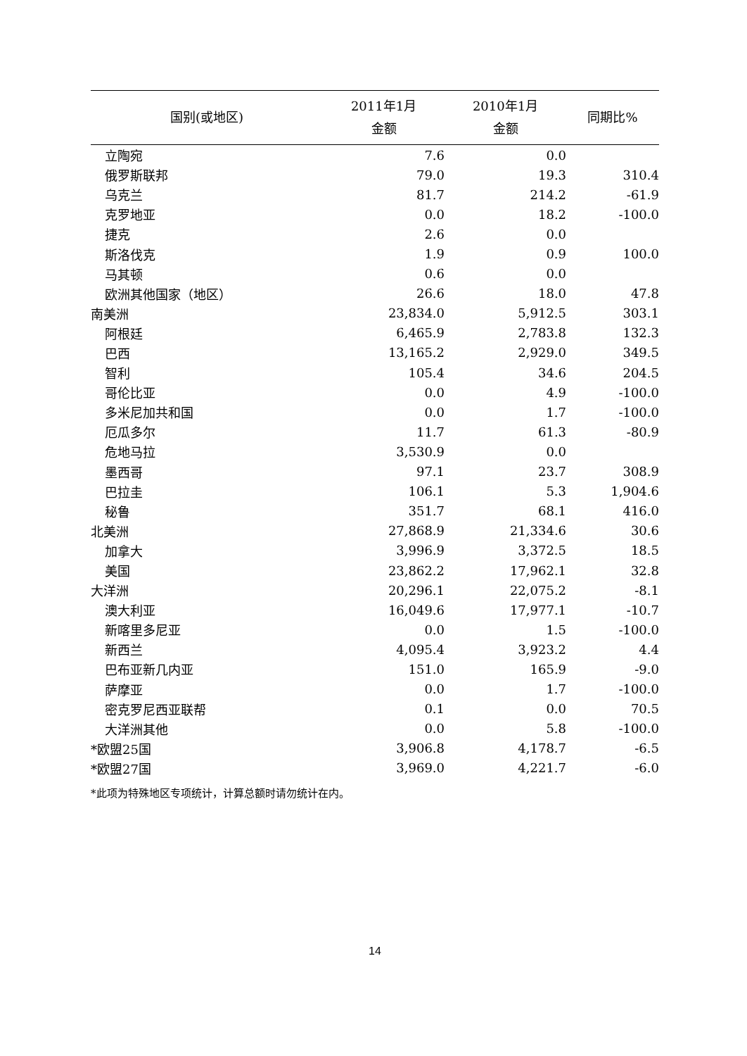| 国别(或地区) | 2011年1月 金额 | 2010年1月 金额 | 同期比% |
| --- | --- | --- | --- |
| 立陶宛 | 7.6 | 0.0 | |
| 俄罗斯联邦 | 79.0 | 19.3 | 310.4 |
| 乌克兰 | 81.7 | 214.2 | -61.9 |
| 克罗地亚 | 0.0 | 18.2 | -100.0 |
| 捷克 | 2.6 | 0.0 | |
| 斯洛伐克 | 1.9 | 0.9 | 100.0 |
| 马其顿 | 0.6 | 0.0 | |
| 欧洲其他国家（地区） | 26.6 | 18.0 | 47.8 |
| 南美洲 | 23,834.0 | 5,912.5 | 303.1 |
| 阿根廷 | 6,465.9 | 2,783.8 | 132.3 |
| 巴西 | 13,165.2 | 2,929.0 | 349.5 |
| 智利 | 105.4 | 34.6 | 204.5 |
| 哥伦比亚 | 0.0 | 4.9 | -100.0 |
| 多米尼加共和国 | 0.0 | 1.7 | -100.0 |
| 厄瓜多尔 | 11.7 | 61.3 | -80.9 |
| 危地马拉 | 3,530.9 | 0.0 | |
| 墨西哥 | 97.1 | 23.7 | 308.9 |
| 巴拉圭 | 106.1 | 5.3 | 1,904.6 |
| 秘鲁 | 351.7 | 68.1 | 416.0 |
| 北美洲 | 27,868.9 | 21,334.6 | 30.6 |
| 加拿大 | 3,996.9 | 3,372.5 | 18.5 |
| 美国 | 23,862.2 | 17,962.1 | 32.8 |
| 大洋洲 | 20,296.1 | 22,075.2 | -8.1 |
| 澳大利亚 | 16,049.6 | 17,977.1 | -10.7 |
| 新喀里多尼亚 | 0.0 | 1.5 | -100.0 |
| 新西兰 | 4,095.4 | 3,923.2 | 4.4 |
| 巴布亚新几内亚 | 151.0 | 165.9 | -9.0 |
| 萨摩亚 | 0.0 | 1.7 | -100.0 |
| 密克罗尼西亚联帮 | 0.1 | 0.0 | 70.5 |
| 大洋洲其他 | 0.0 | 5.8 | -100.0 |
| *欧盟25国 | 3,906.8 | 4,178.7 | -6.5 |
| *欧盟27国 | 3,969.0 | 4,221.7 | -6.0 |
*此项为特殊地区专项统计，计算总额时请勿统计在内。
14